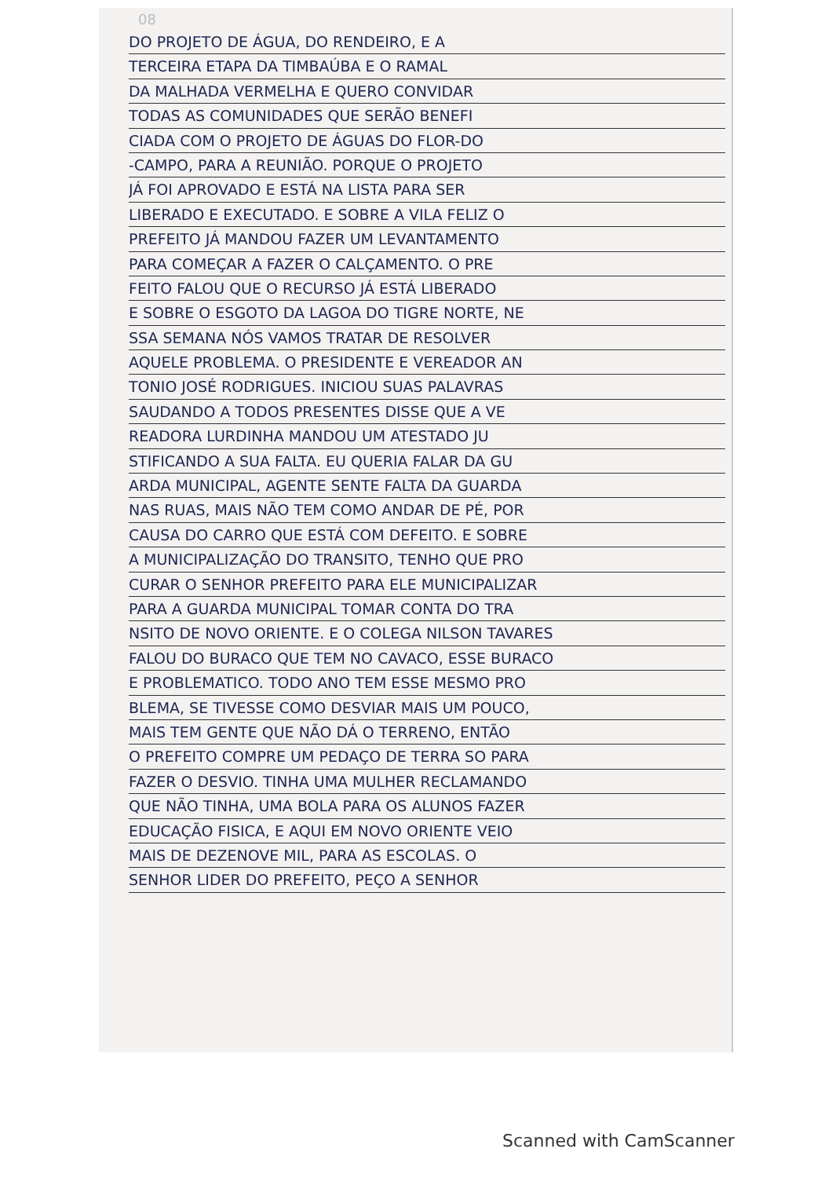08
DO PROJETO DE ÁGUA, DO RENDEIRO, E A
TERCEIRA ETAPA DA TIMBAÚBA E O RAMAL
DA MALHADA VERMELHA E QUERO CONVIDAR
TODAS AS COMUNIDADES QUE SERÃO BENEFI
CIADA COM O PROJETO DE ÁGUAS DO FLOR-DO
-CAMPO, PARA A REUNIÃO. PORQUE O PROJETO
JÁ FOI APROVADO E ESTÁ NA LISTA PARA SER
LIBERADO E EXECUTADO. E SOBRE A VILA FELIZ O
PREFEITO JÁ MANDOU FAZER UM LEVANTAMENTO
PARA COMEÇAR A FAZER O CALÇAMENTO. O PRE
FEITO FALOU QUE O RECURSO JÁ ESTÁ LIBERADO
E SOBRE O ESGOTO DA LAGOA DO TIGRE NORTE, NE
SSA SEMANA NÓS VAMOS TRATAR DE RESOLVER
AQUELE PROBLEMA. O PRESIDENTE E VEREADOR AN
TONIO JOSÉ RODRIGUES. INICIOU SUAS PALAVRAS
SAUDANDO A TODOS PRESENTES DISSE QUE A VE
READORA LURDINHA MANDOU UM ATESTADO JU
STIFICANDO A SUA FALTA. EU QUERIA FALAR DA GU
ARDA MUNICIPAL, AGENTE SENTE FALTA DA GUARDA
NAS RUAS, MAIS NÃO TEM COMO ANDAR DE PÉ, POR
CAUSA DO CARRO QUE ESTÁ COM DEFEITO. E SOBRE
A MUNICIPALIZAÇÃO DO TRANSITO, TENHO QUE PRO
CURAR O SENHOR PREFEITO PARA ELE MUNICIPALIZAR
PARA A GUARDA MUNICIPAL TOMAR CONTA DO TRA
NSITO DE NOVO ORIENTE. E O COLEGA NILSON TAVARES
FALOU DO BURACO QUE TEM NO CAVACO, ESSE BURACO
E PROBLEMATICO. TODO ANO TEM ESSE MESMO PRO
BLEMA, SE TIVESSE COMO DESVIAR MAIS UM POUCO,
MAIS TEM GENTE QUE NÃO DÁ O TERRENO, ENTÃO
O PREFEITO COMPRE UM PEDAÇO DE TERRA SO PARA
FAZER O DESVIO. TINHA UMA MULHER RECLAMANDO
QUE NÃO TINHA, UMA BOLA PARA OS ALUNOS FAZER
EDUCAÇÃO FISICA, E AQUI EM NOVO ORIENTE VEIO
MAIS DE DEZENOVE MIL, PARA AS ESCOLAS. O
SENHOR LIDER DO PREFEITO, PEÇO A SENHOR
Scanned with CamScanner